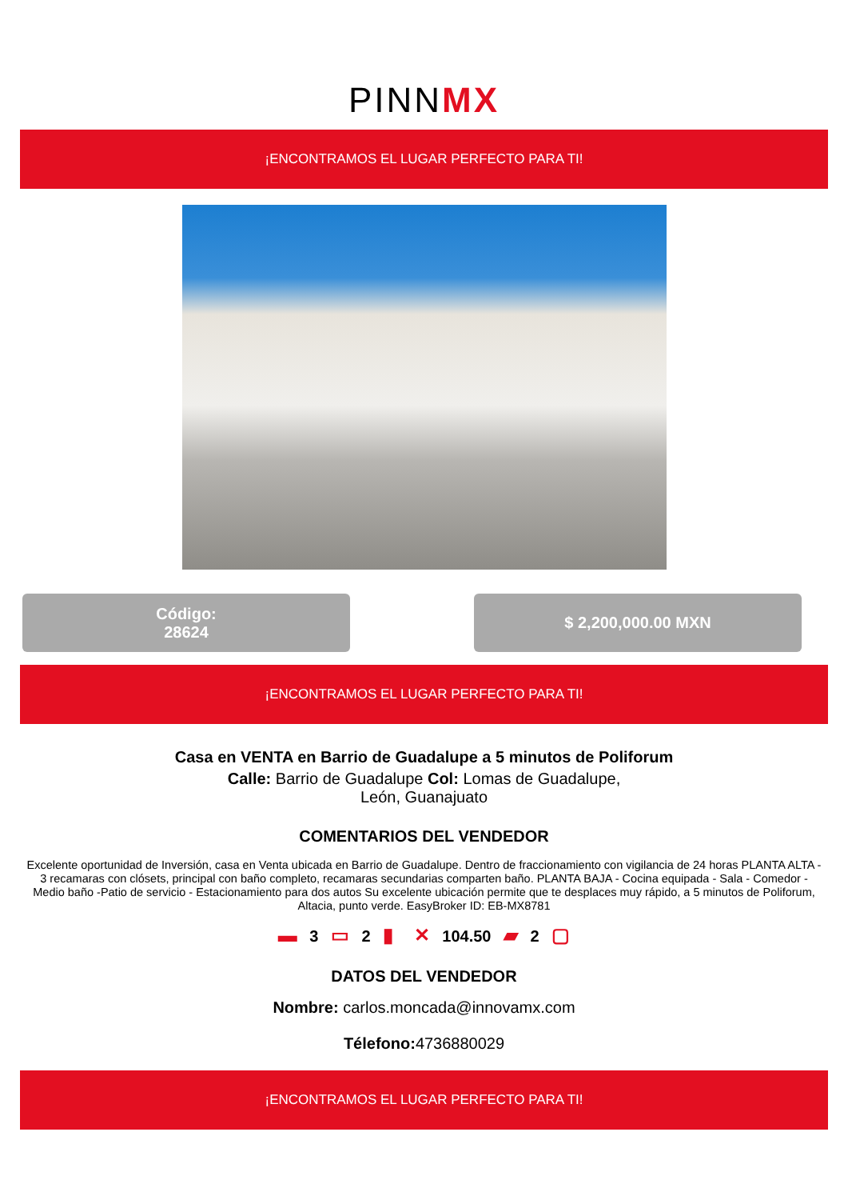PINNMX
¡ENCONTRAMOS EL LUGAR PERFECTO PARA TI!
Código:
28624
$ 2,200,000.00 MXN
¡ENCONTRAMOS EL LUGAR PERFECTO PARA TI!
Casa en VENTA en Barrio de Guadalupe a 5 minutos de Poliforum
Calle: Barrio de Guadalupe Col: Lomas de Guadalupe,
León, Guanajuato
COMENTARIOS DEL VENDEDOR
Excelente oportunidad de Inversión, casa en Venta ubicada en Barrio de Guadalupe. Dentro de fraccionamiento con vigilancia de 24 horas PLANTA ALTA - 3 recamaras con clósets, principal con baño completo, recamaras secundarias comparten baño. PLANTA BAJA - Cocina equipada - Sala - Comedor - Medio baño -Patio de servicio - Estacionamiento para dos autos Su excelente ubicación permite que te desplaces muy rápido, a 5 minutos de Poliforum, Altacia, punto verde. EasyBroker ID: EB-MX8781
▬ 3 ▭ 2 ▮ ✕ 104.50 ▰ 2 ▢
DATOS DEL VENDEDOR
Nombre: carlos.moncada@innovamx.com
Télefono: 4736880029
¡ENCONTRAMOS EL LUGAR PERFECTO PARA TI!